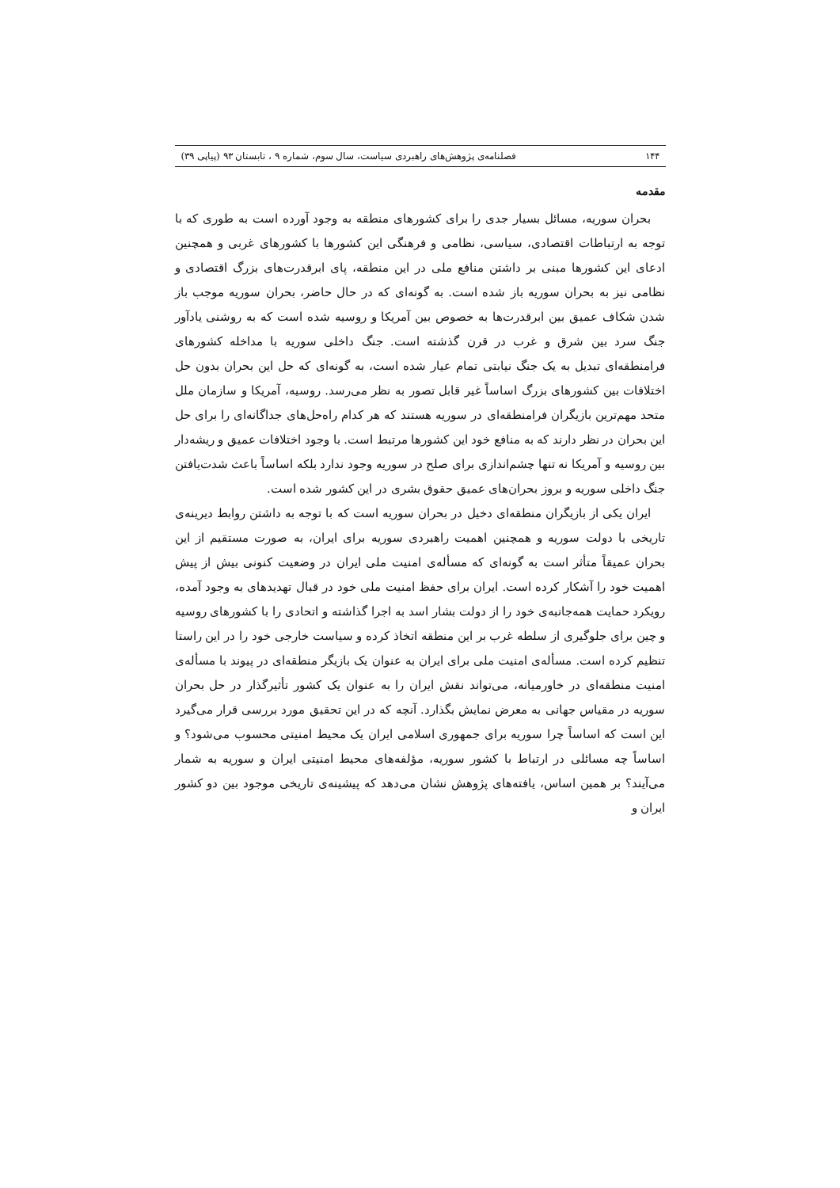۱۴۴ فصلنامه‌ی پژوهش‌های راهبردی سیاست، سال سوم، شماره ۹ ، تابستان ۹۳ (پیاپی ۳۹)
مقدمه
بحران سوریه، مسائل بسیار جدی را برای کشورهای منطقه به وجود آورده است به طوری که با توجه به ارتباطات اقتصادی، سیاسی، نظامی و فرهنگی این کشورها با کشورهای غربی و همچنین ادعای این کشورها مبنی بر داشتن منافع ملی در این منطقه، پای ابرقدرت‌های بزرگ اقتصادی و نظامی نیز به بحران سوریه باز شده است. به گونه‌ای که در حال حاضر، بحران سوریه موجب باز شدن شکاف عمیق بین ابرقدرت‌ها به خصوص بین آمریکا و روسیه شده است که به روشنی یادآور جنگ سرد بین شرق و غرب در قرن گذشته است. جنگ داخلی سوریه با مداخله کشورهای فرامنطقه‌ای تبدیل به یک جنگ نیابتی تمام عیار شده است، به گونه‌ای که حل این بحران بدون حل اختلافات بین کشورهای بزرگ اساساً غیر قابل تصور به نظر می‌رسد. روسیه، آمریکا و سازمان ملل متحد مهم‌ترین بازیگران فرامنطقه‌ای در سوریه هستند که هر کدام راه‌حل‌های جداگانه‌ای را برای حل این بحران در نظر دارند که به منافع خود این کشورها مرتبط است. با وجود اختلافات عمیق و ریشه‌دار بین روسیه و آمریکا نه تنها چشم‌اندازی برای صلح در سوریه وجود ندارد بلکه اساساً باعث شدت‌یافتن جنگ داخلی سوریه و بروز بحران‌های عمیق حقوق بشری در این کشور شده است.
ایران یکی از بازیگران منطقه‌ای دخیل در بحران سوریه است که با توجه به داشتن روابط دیرینه‌ی تاریخی با دولت سوریه و همچنین اهمیت راهبردی سوریه برای ایران، به صورت مستقیم از این بحران عمیقاً متأثر است به گونه‌ای که مسأله‌ی امنیت ملی ایران در وضعیت کنونی بیش از پیش اهمیت خود را آشکار کرده است. ایران برای حفظ امنیت ملی خود در قبال تهدیدهای به وجود آمده، رویکرد حمایت همه‌جانبه‌ی خود را از دولت بشار اسد به اجرا گذاشته و اتحادی را با کشورهای روسیه و چین برای جلوگیری از سلطه غرب بر این منطقه اتخاذ کرده و سیاست خارجی خود را در این راستا تنظیم کرده است. مسأله‌ی امنیت ملی برای ایران به عنوان یک بازیگر منطقه‌ای در پیوند با مسأله‌ی امنیت منطقه‌ای در خاورمیانه، می‌تواند نقش ایران را به عنوان یک کشور تأثیرگذار در حل بحران سوریه در مقیاس جهانی به معرض نمایش بگذارد. آنچه که در این تحقیق مورد بررسی قرار می‌گیرد این است که اساساً چرا سوریه برای جمهوری اسلامی ایران یک محیط امنیتی محسوب می‌شود؟ و اساساً چه مسائلی در ارتباط با کشور سوریه، مؤلفه‌های محیط امنیتی ایران و سوریه به شمار می‌آیند؟ بر همین اساس، یافته‌های پژوهش نشان می‌دهد که پیشینه‌ی تاریخی موجود بین دو کشور ایران و